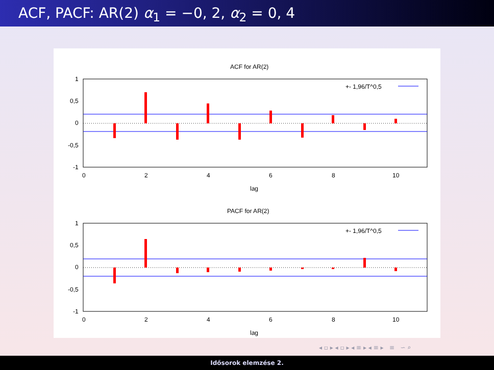ACF, PACF: AR(2) α<sub>1</sub> = −0, 2, α<sub>2</sub> = 0, 4
ACF for AR(2)
1
0,5
0
-0,5
-1
0
2
4
6
8
10
lag
+- 1,96/T^0,5
PACF for AR(2)
1
0,5
0
-0,5
-1
0
2
4
6
8
10
lag
+- 1,96/T^0,5
◂ ▫ ▸ ◂ ▫ ▸ ◂ ≡ ▸ ◂ ≡ ▸ ≡ ∽ ⌕
Idősorok elemzése 2.